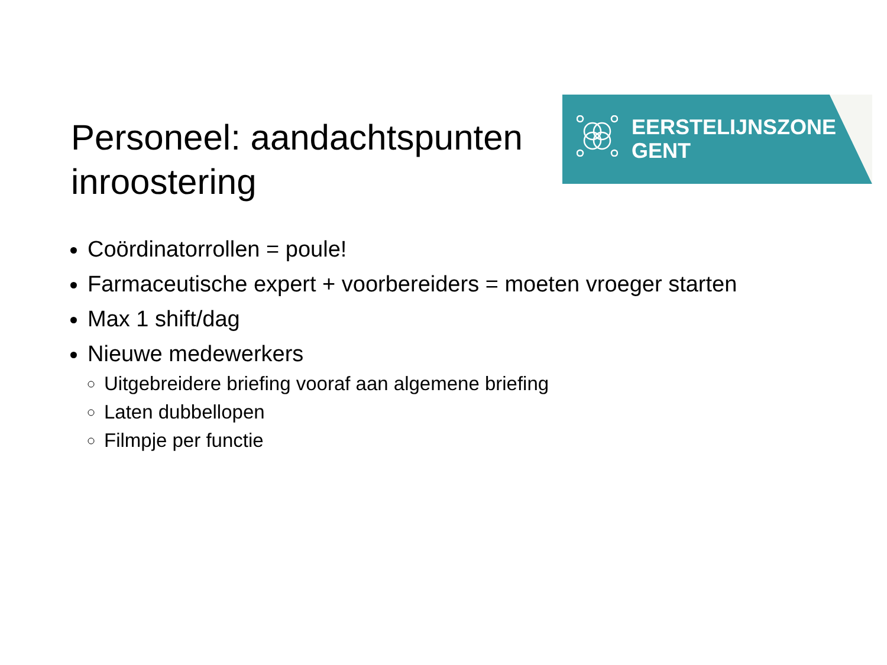EERSTELIJNSZONE
GENT
Personeel: aandachtspunten inroostering
Coördinatorrollen = poule!
Farmaceutische expert + voorbereiders = moeten vroeger starten
Max 1 shift/dag
Nieuwe medewerkers
Uitgebreidere briefing vooraf aan algemene briefing
Laten dubbellopen
Filmpje per functie